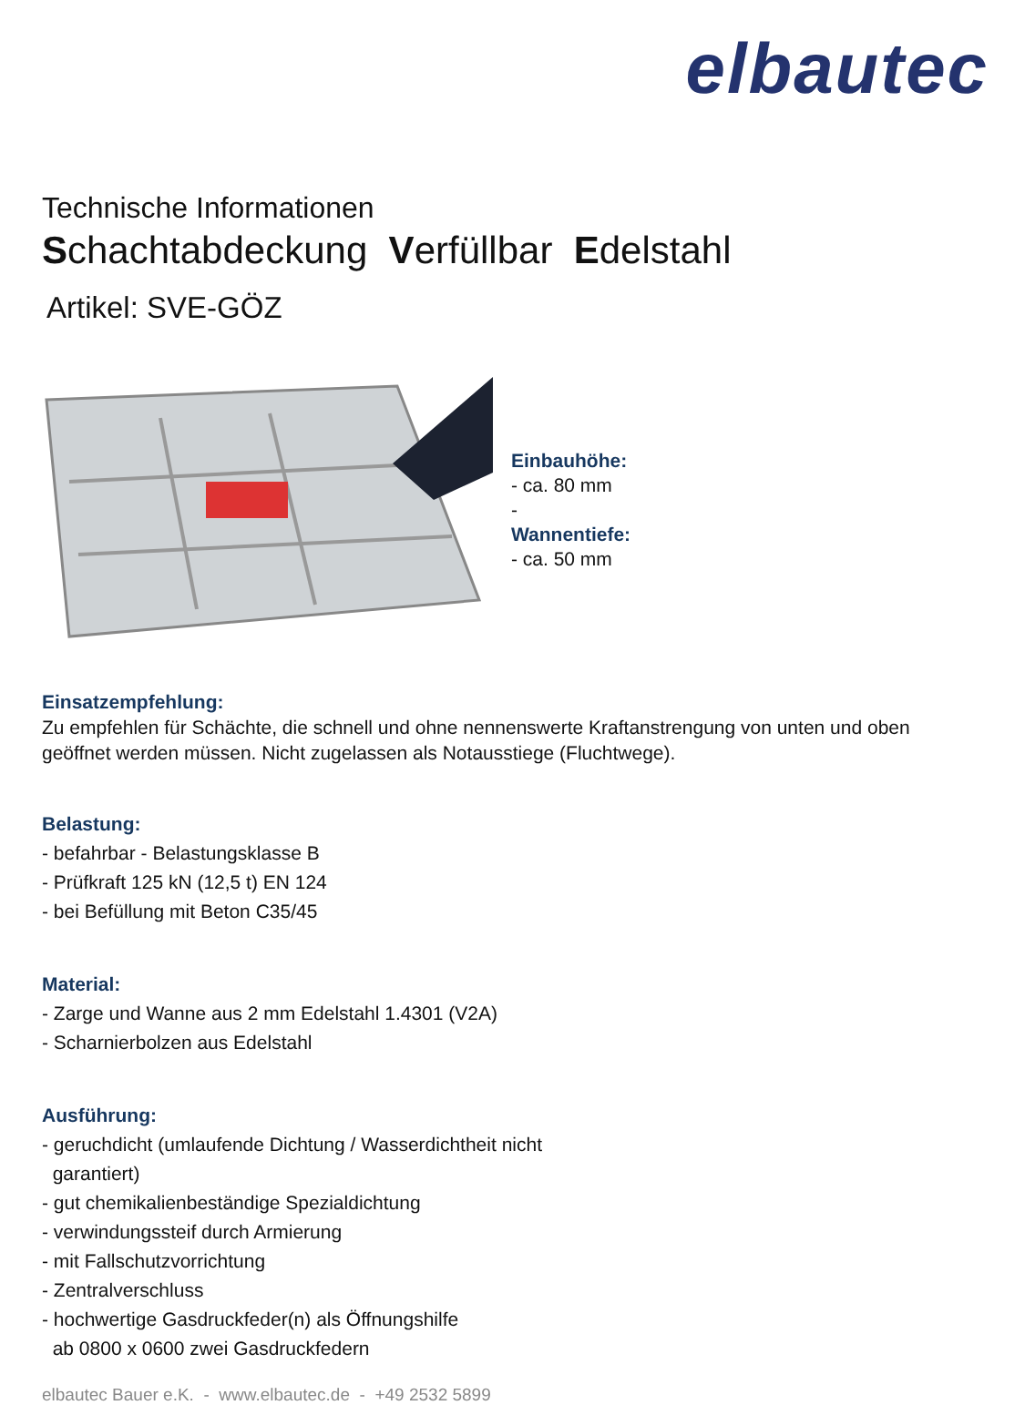elbautec
Technische Informationen
Schachtabdeckung Verfüllbar Edelstahl
Artikel: SVE-GÖZ
Einbauhöhe:
- ca. 80 mm
-
Wannentiefe:
- ca. 50 mm
Einsatzempfehlung:
Zu empfehlen für Schächte, die schnell und ohne nennenswerte Kraftanstrengung von unten und oben geöffnet werden müssen. Nicht zugelassen als Notausstiege (Fluchtwege).
Belastung:
- befahrbar - Belastungsklasse B
- Prüfkraft 125 kN (12,5 t) EN 124
- bei Befüllung mit Beton C35/45
Material:
- Zarge und Wanne aus 2 mm Edelstahl 1.4301 (V2A)
- Scharnierbolzen aus Edelstahl
Ausführung:
- geruchdicht (umlaufende Dichtung / Wasserdichtheit nicht
garantiert)
- gut chemikalienbeständige Spezialdichtung
- verwindungssteif durch Armierung
- mit Fallschutzvorrichtung
- Zentralverschluss
- hochwertige Gasdruckfeder(n) als Öffnungshilfe
ab 0800 x 0600 zwei Gasdruckfedern
elbautec Bauer e.K. - www.elbautec.de - +49 2532 5899